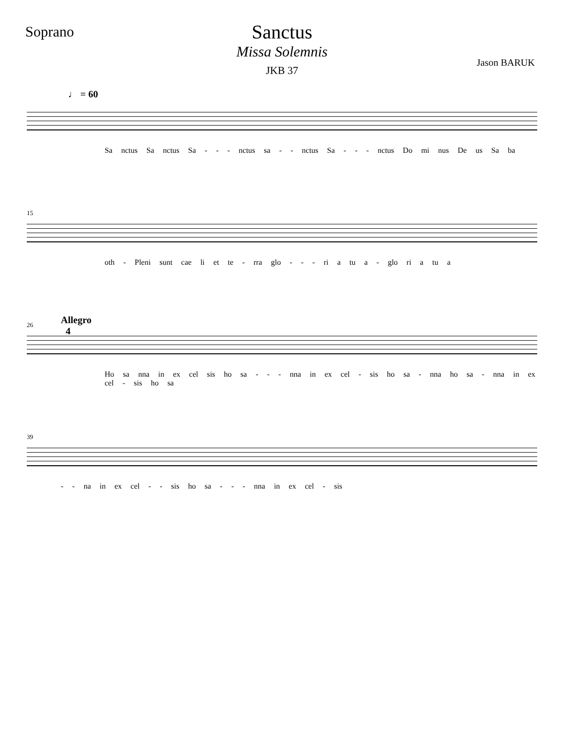Soprano
Sanctus
Missa Solemnis
Jason BARUK
JKB 37
♩ = 60
Sa nctus Sa nctus Sa - - - nctus sa - - nctus Sa - - - nctus Do mi nus De us Sa ba
15
oth - Pleni sunt cae li et te - rra glo - - - ri a tu a - glo ri a tu a
26
Allegro
4
Ho sa nna in ex cel sis ho sa - - - nna in ex cel - sis ho sa - nna ho sa - nna in ex cel - sis ho sa
39
- - na in ex cel - - sis ho sa - - - nna in ex cel - sis